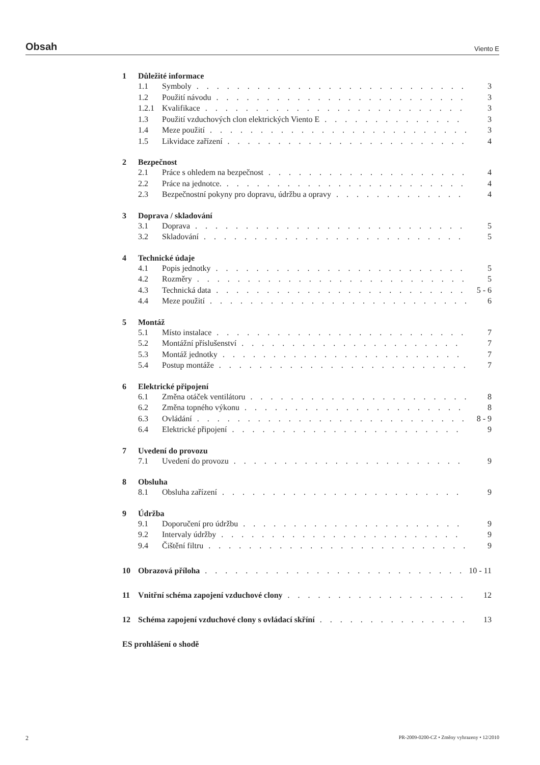Obsah
Viento E
1 Důležité informace
1.1 Symboly 3
1.2 Použití návodu 3
1.2.1 Kvalifikace 3
1.3 Použití vzduchových clon elektrických Viento E 3
1.4 Meze použití 3
1.5 Likvidace zařízení 4
2 Bezpečnost
2.1 Práce s ohledem na bezpečnost 4
2.2 Práce na jednotce. 4
2.3 Bezpečnostní pokyny pro dopravu, údržbu a opravy 4
3 Doprava / skladování
3.1 Doprava 5
3.2 Skladování 5
4 Technické údaje
4.1 Popis jednotky 5
4.2 Rozměry 5
4.3 Technická data 5 - 6
4.4 Meze použití 6
5 Montáž
5.1 Místo instalace 7
5.2 Montážní příslušenství 7
5.3 Montáž jednotky 7
5.4 Postup montáže 7
6 Elektrické připojení
6.1 Změna otáček ventilátoru 8
6.2 Změna topného výkonu 8
6.3 Ovládání 8 - 9
6.4 Elektrické připojení 9
7 Uvedení do provozu
7.1 Uvedení do provozu 9
8 Obsluha
8.1 Obsluha zařízení 9
9 Údržba
9.1 Doporučení pro údržbu 9
9.2 Intervaly údržby 9
9.4 Čištění filtru 9
10 Obrazová příloha 10 - 11
11 Vnitřní schéma zapojení vzduchové clony 12
12 Schéma zapojení vzduchové clony s ovládací skříní 13
ES prohlášení o shodě
2 PR-2009-0200-CZ • Změny vyhrazeny • 12/2010